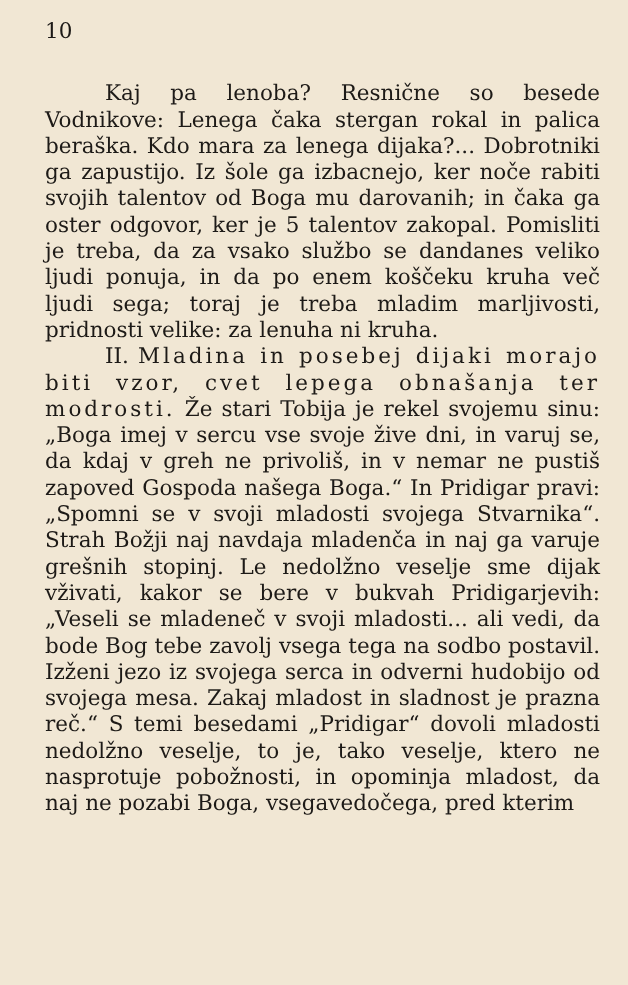10
Kaj pa lenoba? Resnične so besede Vodnikove: Lenega čaka stergan rokal in palica beraška. Kdo mara za lenega dijaka?... Dobrotniki ga zapustijo. Iz šole ga izbacnejo, ker noče rabiti svojih talentov od Boga mu darovanih; in čaka ga oster odgovor, ker je 5 talentov zakopal. Pomisliti je treba, da za vsako službo se dandanes veliko ljudi ponuja, in da po enem koščeku kruha več ljudi sega; toraj je treba mladim marljivosti, pridnosti velike: za lenuha ni kruha.
II. Mladina in posebej dijaki morajo biti vzor, cvet lepega obnašanja ter modrosti. Že stari Tobija je rekel svojemu sinu: „Boga imej v sercu vse svoje žive dni, in varuj se, da kdaj v greh ne privoliš, in v nemar ne pustiš zapoved Gospoda našega Boga.“ In Pridigar pravi: „Spomni se v svoji mladosti svojega Stvarnika“. Strah Božji naj navdaja mladenča in naj ga varuje grešnih stopinj. Le nedolžno veselje sme dijak vživati, kakor se bere v bukvah Pridigarjevih: „Veseli se mladeneč v svoji mladosti... ali vedi, da bode Bog tebe zavolj vsega tega na sodbo postavil. Izženi jezo iz svojega serca in odverni hudobijo od svojega mesa. Zakaj mladost in sladnost je prazna reč.“ S temi besedami „Pridigar“ dovoli mladosti nedolžno veselje, to je, tako veselje, ktero ne nasprotuje pobožnosti, in opominja mladost, da naj ne pozabi Boga, vsegavedočega, pred kterim